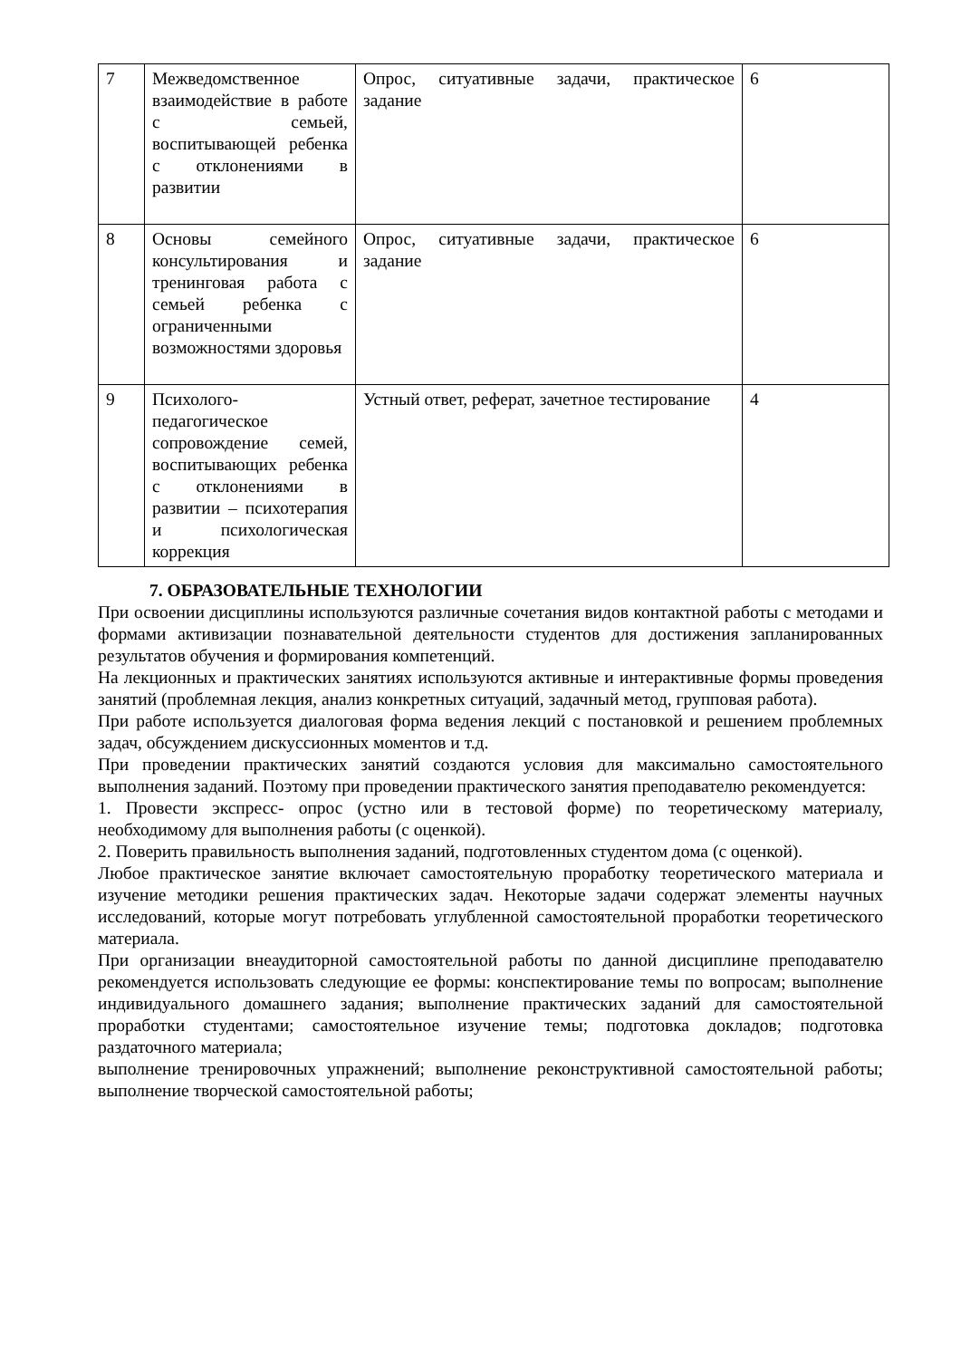| 7 | Межведомственное взаимодействие в работе с семьей, воспитывающей ребенка с отклонениями в развитии | Опрос, ситуативные задачи, практическое задание | 6 |
| 8 | Основы семейного консультирования и тренинговая работа с семьей ребенка с ограниченными возможностями здоровья | Опрос, ситуативные задачи, практическое задание | 6 |
| 9 | Психолого-педагогическое сопровождение семей, воспитывающих ребенка с отклонениями в развитии – психотерапия и психологическая коррекция | Устный ответ, реферат, зачетное тестирование | 4 |
7. ОБРАЗОВАТЕЛЬНЫЕ ТЕХНОЛОГИИ
При освоении дисциплины используются различные сочетания видов контактной работы с методами и формами активизации познавательной деятельности студентов для достижения запланированных результатов обучения и формирования компетенций.
На лекционных и практических занятиях используются активные и интерактивные формы проведения занятий (проблемная лекция, анализ конкретных ситуаций, задачный метод, групповая работа).
При работе используется диалоговая форма ведения лекций с постановкой и решением проблемных задач, обсуждением дискуссионных моментов и т.д.
При проведении практических занятий создаются условия для максимально самостоятельного выполнения заданий. Поэтому при проведении практического занятия преподавателю рекомендуется:
1. Провести экспресс- опрос (устно или в тестовой форме) по теоретическому материалу, необходимому для выполнения работы (с оценкой).
2. Поверить правильность выполнения заданий, подготовленных студентом дома (с оценкой).
Любое практическое занятие включает самостоятельную проработку теоретического материала и изучение методики решения практических задач. Некоторые задачи содержат элементы научных исследований, которые могут потребовать углубленной самостоятельной проработки теоретического материала.
При организации внеаудиторной самостоятельной работы по данной дисциплине преподавателю рекомендуется использовать следующие ее формы: конспектирование темы по вопросам; выполнение индивидуального домашнего задания; выполнение практических заданий для самостоятельной проработки студентами; самостоятельное изучение темы; подготовка докладов; подготовка раздаточного материала;
выполнение тренировочных упражнений; выполнение реконструктивной самостоятельной работы; выполнение творческой самостоятельной работы;